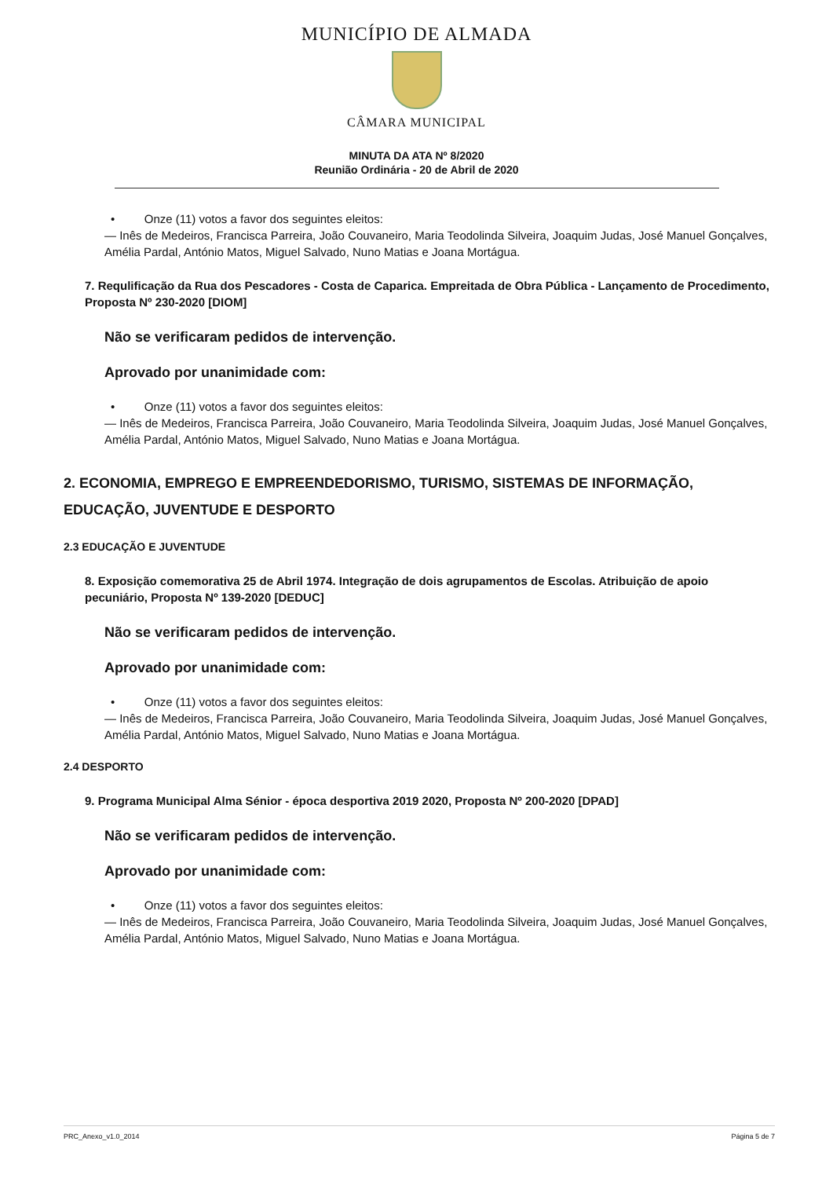MUNICÍPIO DE ALMADA
CÂMARA MUNICIPAL
MINUTA DA ATA Nº 8/2020
Reunião Ordinária - 20 de Abril de 2020
• Onze (11) votos a favor dos seguintes eleitos:
— Inês de Medeiros, Francisca Parreira, João Couvaneiro, Maria Teodolinda Silveira, Joaquim Judas, José Manuel Gonçalves, Amélia Pardal, António Matos, Miguel Salvado, Nuno Matias e Joana Mortágua.
7. Requlificação da Rua dos Pescadores - Costa de Caparica. Empreitada de Obra Pública - Lançamento de Procedimento, Proposta Nº 230-2020 [DIOM]
Não se verificaram pedidos de intervenção.
Aprovado por unanimidade com:
• Onze (11) votos a favor dos seguintes eleitos:
— Inês de Medeiros, Francisca Parreira, João Couvaneiro, Maria Teodolinda Silveira, Joaquim Judas, José Manuel Gonçalves, Amélia Pardal, António Matos, Miguel Salvado, Nuno Matias e Joana Mortágua.
2. ECONOMIA, EMPREGO E EMPREENDEDORISMO, TURISMO, SISTEMAS DE INFORMAÇÃO, EDUCAÇÃO, JUVENTUDE E DESPORTO
2.3 EDUCAÇÃO E JUVENTUDE
8. Exposição comemorativa 25 de Abril 1974. Integração de dois agrupamentos de Escolas. Atribuição de apoio pecuniário, Proposta Nº 139-2020 [DEDUC]
Não se verificaram pedidos de intervenção.
Aprovado por unanimidade com:
• Onze (11) votos a favor dos seguintes eleitos:
— Inês de Medeiros, Francisca Parreira, João Couvaneiro, Maria Teodolinda Silveira, Joaquim Judas, José Manuel Gonçalves, Amélia Pardal, António Matos, Miguel Salvado, Nuno Matias e Joana Mortágua.
2.4 DESPORTO
9. Programa Municipal Alma Sénior - época desportiva 2019 2020, Proposta Nº 200-2020 [DPAD]
Não se verificaram pedidos de intervenção.
Aprovado por unanimidade com:
• Onze (11) votos a favor dos seguintes eleitos:
— Inês de Medeiros, Francisca Parreira, João Couvaneiro, Maria Teodolinda Silveira, Joaquim Judas, José Manuel Gonçalves, Amélia Pardal, António Matos, Miguel Salvado, Nuno Matias e Joana Mortágua.
PRC_Anexo_v1.0_2014 Página 5 de 7